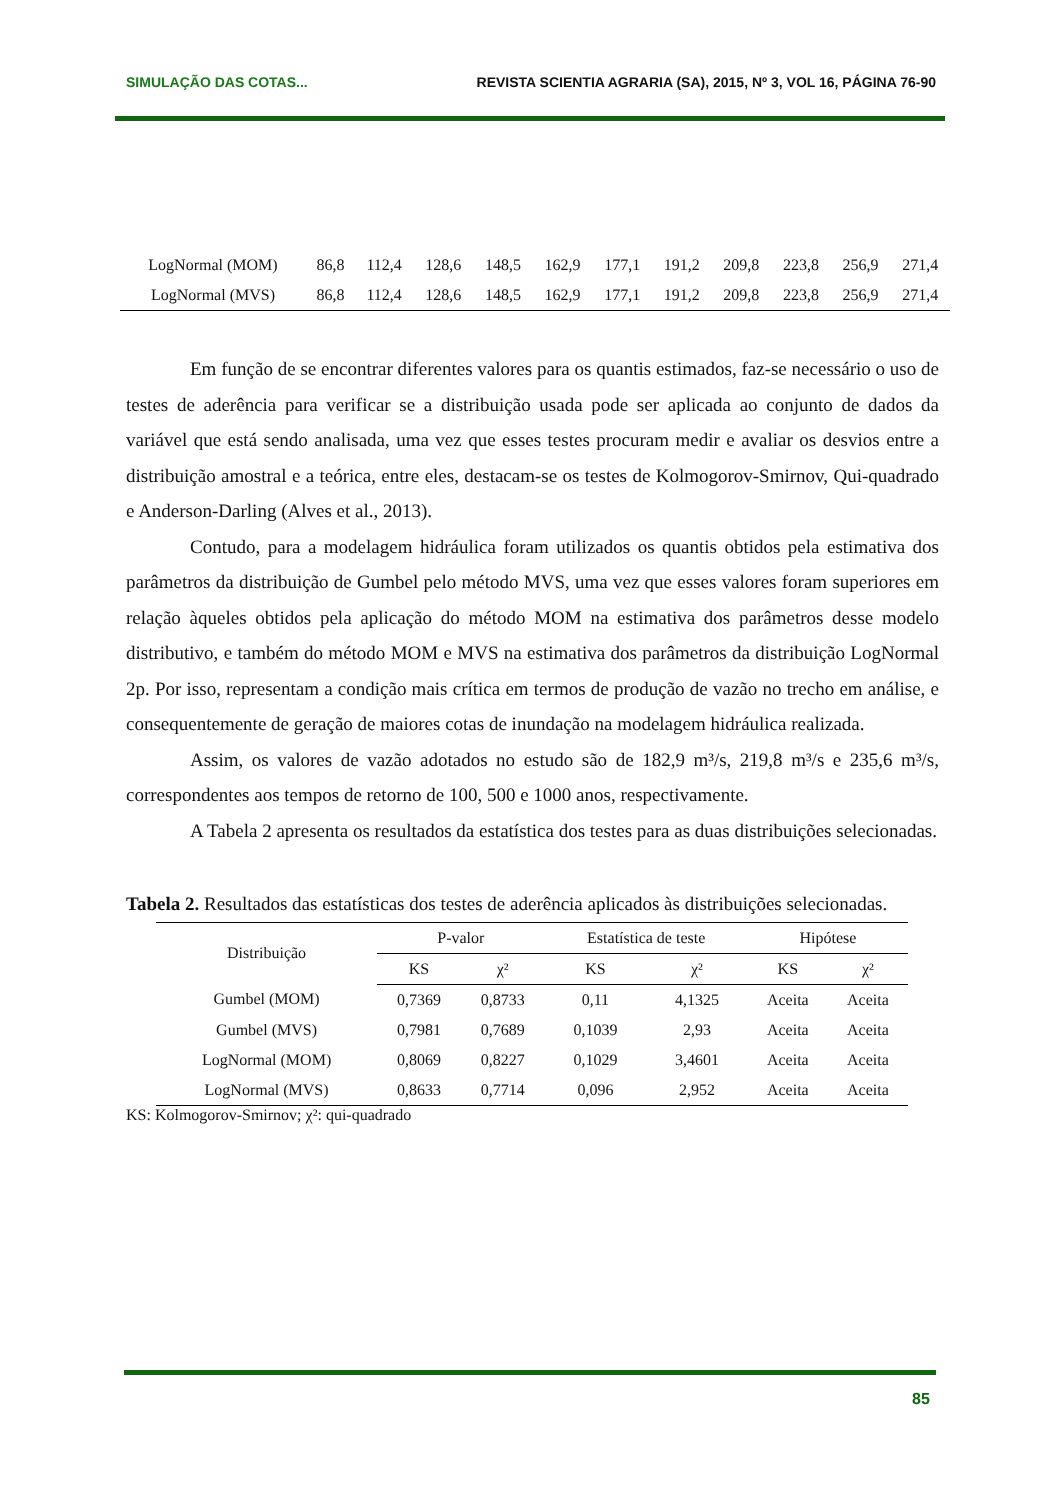SIMULAÇÃO DAS COTAS... REVISTA SCIENTIA AGRARIA (SA), 2015, Nº 3, VOL 16, PÁGINA 76-90
| LogNormal (MOM) | 86,8 | 112,4 | 128,6 | 148,5 | 162,9 | 177,1 | 191,2 | 209,8 | 223,8 | 256,9 | 271,4 |
| LogNormal (MVS) | 86,8 | 112,4 | 128,6 | 148,5 | 162,9 | 177,1 | 191,2 | 209,8 | 223,8 | 256,9 | 271,4 |
Em função de se encontrar diferentes valores para os quantis estimados, faz-se necessário o uso de testes de aderência para verificar se a distribuição usada pode ser aplicada ao conjunto de dados da variável que está sendo analisada, uma vez que esses testes procuram medir e avaliar os desvios entre a distribuição amostral e a teórica, entre eles, destacam-se os testes de Kolmogorov-Smirnov, Qui-quadrado e Anderson-Darling (Alves et al., 2013).
Contudo, para a modelagem hidráulica foram utilizados os quantis obtidos pela estimativa dos parâmetros da distribuição de Gumbel pelo método MVS, uma vez que esses valores foram superiores em relação àqueles obtidos pela aplicação do método MOM na estimativa dos parâmetros desse modelo distributivo, e também do método MOM e MVS na estimativa dos parâmetros da distribuição LogNormal 2p. Por isso, representam a condição mais crítica em termos de produção de vazão no trecho em análise, e consequentemente de geração de maiores cotas de inundação na modelagem hidráulica realizada.
Assim, os valores de vazão adotados no estudo são de 182,9 m³/s, 219,8 m³/s e 235,6 m³/s, correspondentes aos tempos de retorno de 100, 500 e 1000 anos, respectivamente.
A Tabela 2 apresenta os resultados da estatística dos testes para as duas distribuições selecionadas.
Tabela 2. Resultados das estatísticas dos testes de aderência aplicados às distribuições selecionadas.
| Distribuição | P-valor | | Estatística de teste | | Hipótese | |
| --- | --- | --- | --- | --- | --- | --- |
| | KS | χ² | KS | χ² | KS | χ² |
| Gumbel (MOM) | 0,7369 | 0,8733 | 0,11 | 4,1325 | Aceita | Aceita |
| Gumbel (MVS) | 0,7981 | 0,7689 | 0,1039 | 2,93 | Aceita | Aceita |
| LogNormal (MOM) | 0,8069 | 0,8227 | 0,1029 | 3,4601 | Aceita | Aceita |
| LogNormal (MVS) | 0,8633 | 0,7714 | 0,096 | 2,952 | Aceita | Aceita |
KS: Kolmogorov-Smirnov; χ²: qui-quadrado
85